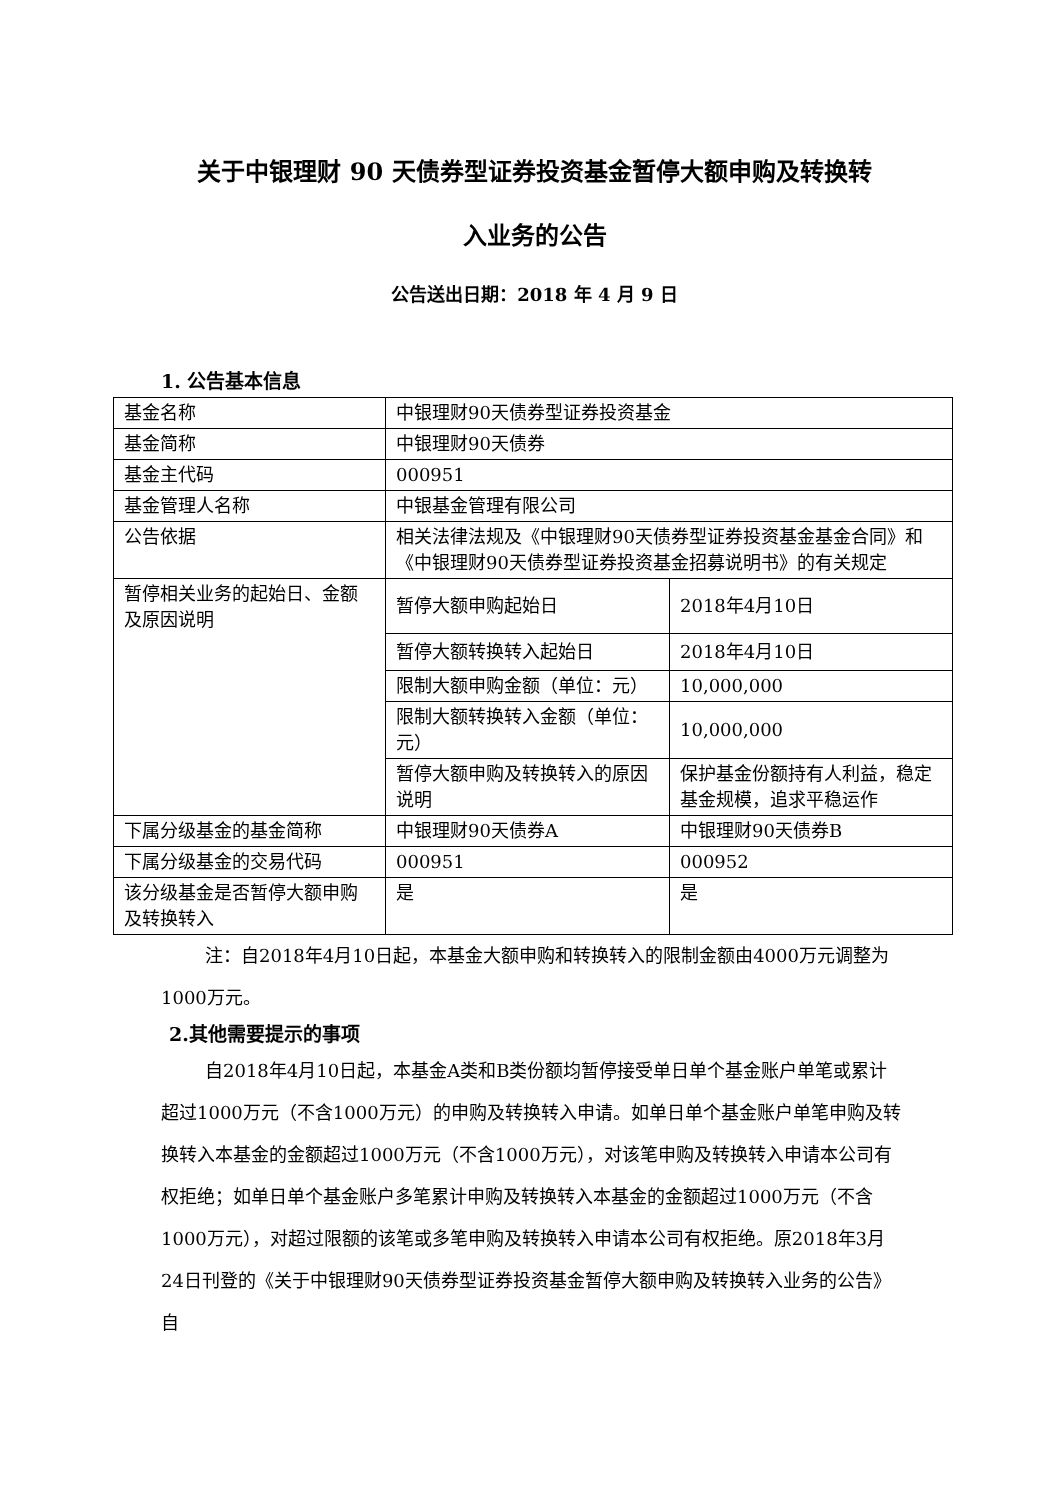关于中银理财 90 天债券型证券投资基金暂停大额申购及转换转
入业务的公告
公告送出日期：2018 年 4 月 9 日
1. 公告基本信息
| 基金名称 | 中银理财90天债券型证券投资基金 | |
| 基金简称 | 中银理财90天债券 | |
| 基金主代码 | 000951 | |
| 基金管理人名称 | 中银基金管理有限公司 | |
| 公告依据 | 相关法律法规及《中银理财90天债券型证券投资基金基金合同》和《中银理财90天债券型证券投资基金招募说明书》的有关规定 | |
| 暂停相关业务的起始日、金额及原因说明 | 暂停大额申购起始日 | 2018年4月10日 |
| | 暂停大额转换转入起始日 | 2018年4月10日 |
| | 限制大额申购金额（单位：元） | 10,000,000 |
| | 限制大额转换转入金额（单位：元） | 10,000,000 |
| | 暂停大额申购及转换转入的原因说明 | 保护基金份额持有人利益，稳定基金规模，追求平稳运作 |
| 下属分级基金的基金简称 | 中银理财90天债券A | 中银理财90天债券B |
| 下属分级基金的交易代码 | 000951 | 000952 |
| 该分级基金是否暂停大额申购及转换转入 | 是 | 是 |
注：自2018年4月10日起，本基金大额申购和转换转入的限制金额由4000万元调整为1000万元。
2.其他需要提示的事项
自2018年4月10日起，本基金A类和B类份额均暂停接受单日单个基金账户单笔或累计超过1000万元（不含1000万元）的申购及转换转入申请。如单日单个基金账户单笔申购及转换转入本基金的金额超过1000万元（不含1000万元），对该笔申购及转换转入申请本公司有权拒绝；如单日单个基金账户多笔累计申购及转换转入本基金的金额超过1000万元（不含1000万元），对超过限额的该笔或多笔申购及转换转入申请本公司有权拒绝。原2018年3月24日刊登的《关于中银理财90天债券型证券投资基金暂停大额申购及转换转入业务的公告》自